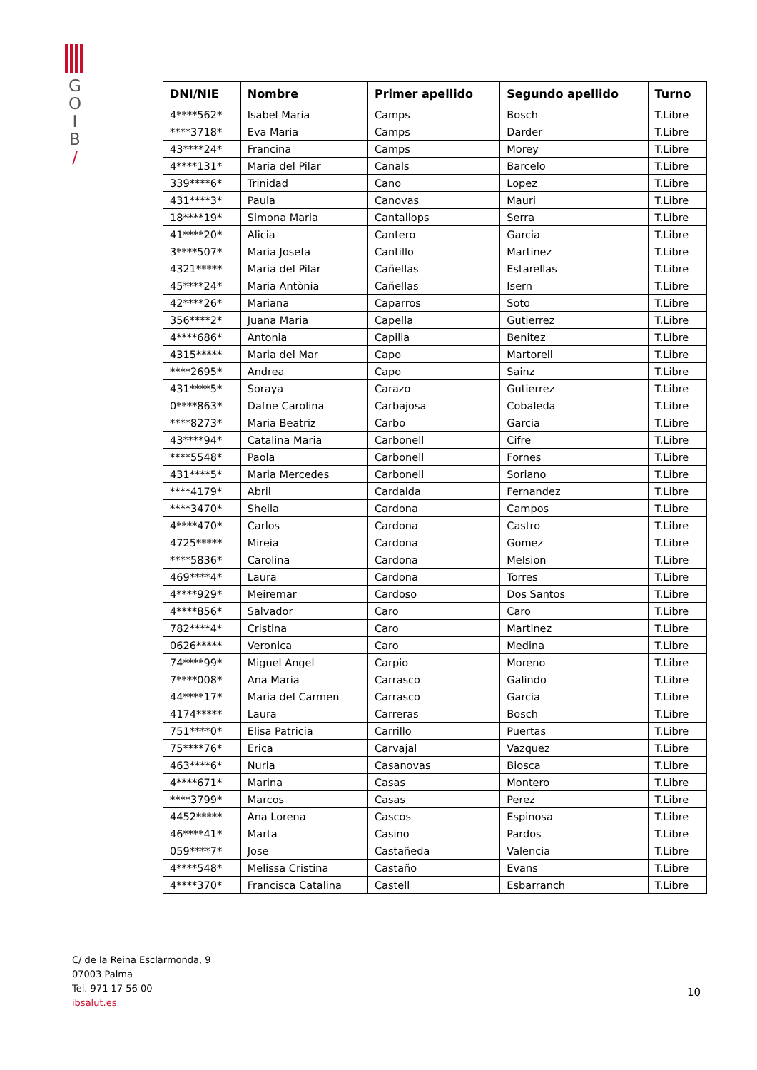G
O
I
B
/
| DNI/NIE | Nombre | Primer apellido | Segundo apellido | Turno |
| --- | --- | --- | --- | --- |
| 4****562* | Isabel Maria | Camps | Bosch | T.Libre |
| ****3718* | Eva Maria | Camps | Darder | T.Libre |
| 43****24* | Francina | Camps | Morey | T.Libre |
| 4****131* | Maria del Pilar | Canals | Barcelo | T.Libre |
| 339****6* | Trinidad | Cano | Lopez | T.Libre |
| 431****3* | Paula | Canovas | Mauri | T.Libre |
| 18****19* | Simona Maria | Cantallops | Serra | T.Libre |
| 41****20* | Alicia | Cantero | Garcia | T.Libre |
| 3****507* | Maria Josefa | Cantillo | Martinez | T.Libre |
| 4321***** | Maria del Pilar | Cañellas | Estarellas | T.Libre |
| 45****24* | Maria Antònia | Cañellas | Isern | T.Libre |
| 42****26* | Mariana | Caparros | Soto | T.Libre |
| 356****2* | Juana Maria | Capella | Gutierrez | T.Libre |
| 4****686* | Antonia | Capilla | Benitez | T.Libre |
| 4315***** | Maria del Mar | Capo | Martorell | T.Libre |
| ****2695* | Andrea | Capo | Sainz | T.Libre |
| 431****5* | Soraya | Carazo | Gutierrez | T.Libre |
| 0****863* | Dafne Carolina | Carbajosa | Cobaleda | T.Libre |
| ****8273* | Maria Beatriz | Carbo | Garcia | T.Libre |
| 43****94* | Catalina Maria | Carbonell | Cifre | T.Libre |
| ****5548* | Paola | Carbonell | Fornes | T.Libre |
| 431****5* | Maria Mercedes | Carbonell | Soriano | T.Libre |
| ****4179* | Abril | Cardalda | Fernandez | T.Libre |
| ****3470* | Sheila | Cardona | Campos | T.Libre |
| 4****470* | Carlos | Cardona | Castro | T.Libre |
| 4725***** | Mireia | Cardona | Gomez | T.Libre |
| ****5836* | Carolina | Cardona | Melsion | T.Libre |
| 469****4* | Laura | Cardona | Torres | T.Libre |
| 4****929* | Meiremar | Cardoso | Dos Santos | T.Libre |
| 4****856* | Salvador | Caro | Caro | T.Libre |
| 782****4* | Cristina | Caro | Martinez | T.Libre |
| 0626***** | Veronica | Caro | Medina | T.Libre |
| 74****99* | Miguel Angel | Carpio | Moreno | T.Libre |
| 7****008* | Ana Maria | Carrasco | Galindo | T.Libre |
| 44****17* | Maria del Carmen | Carrasco | Garcia | T.Libre |
| 4174***** | Laura | Carreras | Bosch | T.Libre |
| 751****0* | Elisa Patricia | Carrillo | Puertas | T.Libre |
| 75****76* | Erica | Carvajal | Vazquez | T.Libre |
| 463****6* | Nuria | Casanovas | Biosca | T.Libre |
| 4****671* | Marina | Casas | Montero | T.Libre |
| ****3799* | Marcos | Casas | Perez | T.Libre |
| 4452***** | Ana Lorena | Cascos | Espinosa | T.Libre |
| 46****41* | Marta | Casino | Pardos | T.Libre |
| 059****7* | Jose | Castañeda | Valencia | T.Libre |
| 4****548* | Melissa Cristina | Castaño | Evans | T.Libre |
| 4****370* | Francisca Catalina | Castell | Esbarranch | T.Libre |
C/ de la Reina Esclarmonda, 9
07003 Palma
Tel. 971 17 56 00
ibsalut.es
10